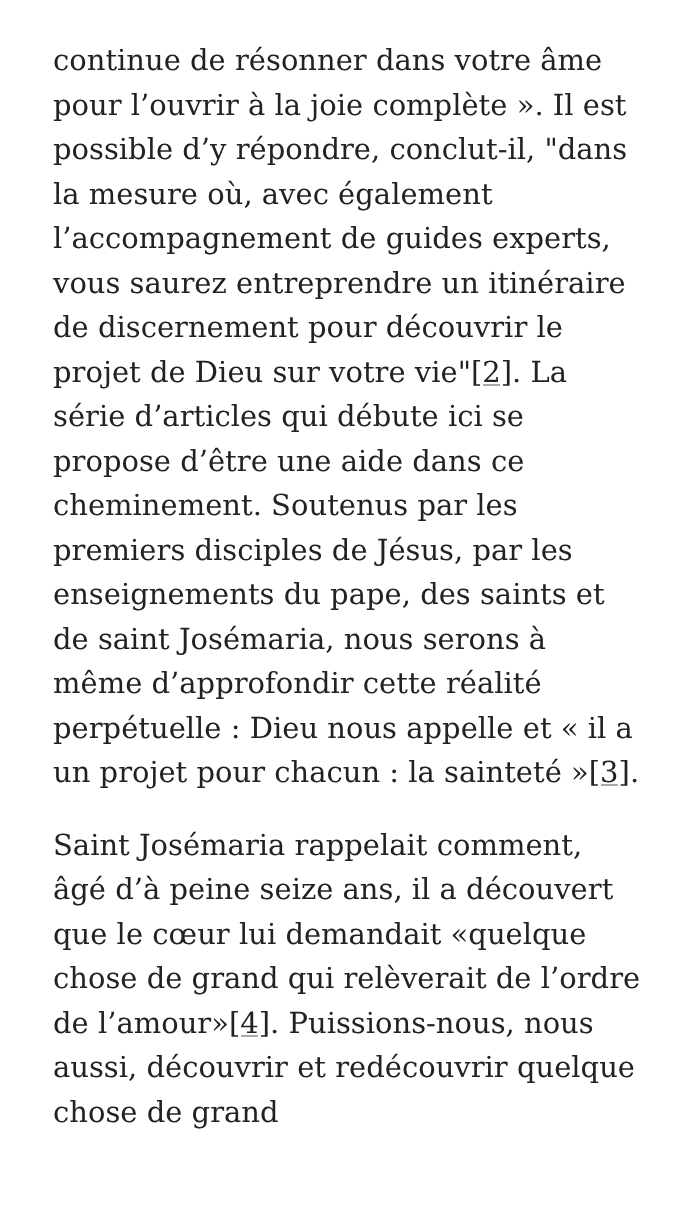continue de résonner dans votre âme pour l’ouvrir à la joie complète ». Il est possible d’y répondre, conclut-il, "dans la mesure où, avec également l’accompagnement de guides experts, vous saurez entreprendre un itinéraire de discernement pour découvrir le projet de Dieu sur votre vie"[2]. La série d’articles qui débute ici se propose d’être une aide dans ce cheminement. Soutenus par les premiers disciples de Jésus, par les enseignements du pape, des saints et de saint Josémaria, nous serons à même d’approfondir cette réalité perpétuelle : Dieu nous appelle et « il a un projet pour chacun : la sainteté »[3].
Saint Josémaria rappelait comment, âgé d’à peine seize ans, il a découvert que le cœur lui demandait «quelque chose de grand qui relèverait de l’ordre de l’amour»[4]. Puissions-nous, nous aussi, découvrir et redécouvrir quelque chose de grand